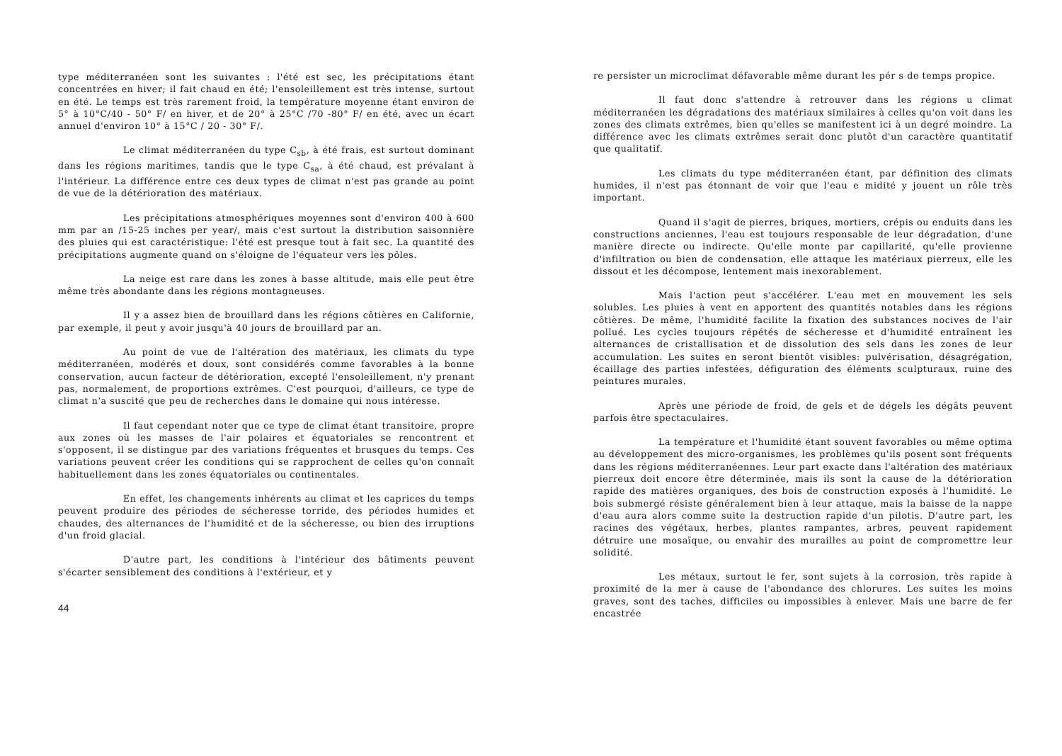type méditerranéen sont les suivantes : l'été est sec, les précipitations étant concentrées en hiver; il fait chaud en été; l'ensoleillement est très intense, surtout en été. Le temps est très rarement froid, la température moyenne étant environ de 5° à 10°C/40 - 50° F/ en hiver, et de 20° à 25°C /70 -80° F/ en été, avec un écart annuel d'environ 10° à 15°C / 20 - 30° F/.
Le climat méditerranéen du type C<sub>sb</sub>, à été frais, est surtout dominant dans les régions maritimes, tandis que le type C<sub>sa</sub>, à été chaud, est prévalant à l'intérieur. La différence entre ces deux types de climat n'est pas grande au point de vue de la détérioration des matériaux.
Les précipitations atmosphériques moyennes sont d'environ 400 à 600 mm par an /15-25 inches per year/, mais c'est surtout la distribution saisonnière des pluies qui est caractéristique: l'été est presque tout à fait sec. La quantité des précipitations augmente quand on s'éloigne de l'équateur vers les pôles.
La neige est rare dans les zones à basse altitude, mais elle peut être même très abondante dans les régions montagneuses.
Il y a assez bien de brouillard dans les régions côtières en Californie, par exemple, il peut y avoir jusqu'à 40 jours de brouillard par an.
Au point de vue de l'altération des matériaux, les climats du type méditerranéen, modérés et doux, sont considérés comme favorables à la bonne conservation, aucun facteur de détérioration, excepté l'ensoleillement, n'y prenant pas, normalement, de proportions extrêmes. C'est pourquoi, d'ailleurs, ce type de climat n'a suscité que peu de recherches dans le domaine qui nous intéresse.
Il faut cependant noter que ce type de climat étant transitoire, propre aux zones où les masses de l'air polaires et équatoriales se rencontrent et s'opposent, il se distingue par des variations fréquentes et brusques du temps. Ces variations peuvent créer les conditions qui se rapprochent de celles qu'on connaît habituellement dans les zones équatoriales ou continentales.
En effet, les changements inhérents au climat et les caprices du temps peuvent produire des périodes de sécheresse torride, des périodes humides et chaudes, des alternances de l'humidité et de la sécheresse, ou bien des irruptions d'un froid glacial.
D'autre part, les conditions à l'intérieur des bâtiments peuvent s'écarter sensiblement des conditions à l'extérieur, et y
44
re persister un microclimat défavorable même durant les pér s de temps propice.
Il faut donc s'attendre à retrouver dans les régions u climat méditerranéen les dégradations des matériaux similaires à celles qu'on voit dans les zones des climats extrêmes, bien qu'elles se manifestent ici à un degré moindre. La différence avec les climats extrêmes serait donc plutôt d'un caractère quantitatif que qualitatif.
Les climats du type méditerranéen étant, par définition des climats humides, il n'est pas étonnant de voir que l'eau e midité y jouent un rôle très important.
Quand il s'agit de pierres, briques, mortiers, crépis ou enduits dans les constructions anciennes, l'eau est toujours responsable de leur dégradation, d'une manière directe ou indirecte. Qu'elle monte par capillarité, qu'elle provienne d'infiltration ou bien de condensation, elle attaque les matériaux pierreux, elle les dissout et les décompose, lentement mais inexorablement.
Mais l'action peut s'accélérer. L'eau met en mouvement les sels solubles. Les pluies à vent en apportent des quantités notables dans les régions côtières. De même, l'humidité facilite la fixation des substances nocives de l'air pollué. Les cycles toujours répétés de sécheresse et d'humidité entraînent les alternances de cristallisation et de dissolution des sels dans les zones de leur accumulation. Les suites en seront bientôt visibles: pulvérisation, désagrégation, écaillage des parties infestées, défiguration des éléments sculpturaux, ruine des peintures murales.
Après une période de froid, de gels et de dégels les dégâts peuvent parfois être spectaculaires.
La température et l'humidité étant souvent favorables ou même optima au développement des micro-organismes, les problèmes qu'ils posent sont fréquents dans les régions méditerranéennes. Leur part exacte dans l'altération des matériaux pierreux doit encore être déterminée, mais ils sont la cause de la détérioration rapide des matières organiques, des bois de construction exposés à l'humidité. Le bois submergé résiste généralement bien à leur attaque, mais la baisse de la nappe d'eau aura alors comme suite la destruction rapide d'un pilotis. D'autre part, les racines des végétaux, herbes, plantes rampantes, arbres, peuvent rapidement détruire une mosaïque, ou envahir des murailles au point de compromettre leur solidité.
Les métaux, surtout le fer, sont sujets à la corrosion, très rapide à proximité de la mer à cause de l'abondance des chlorures. Les suites les moins graves, sont des taches, difficiles ou impossibles à enlever. Mais une barre de fer encastrée